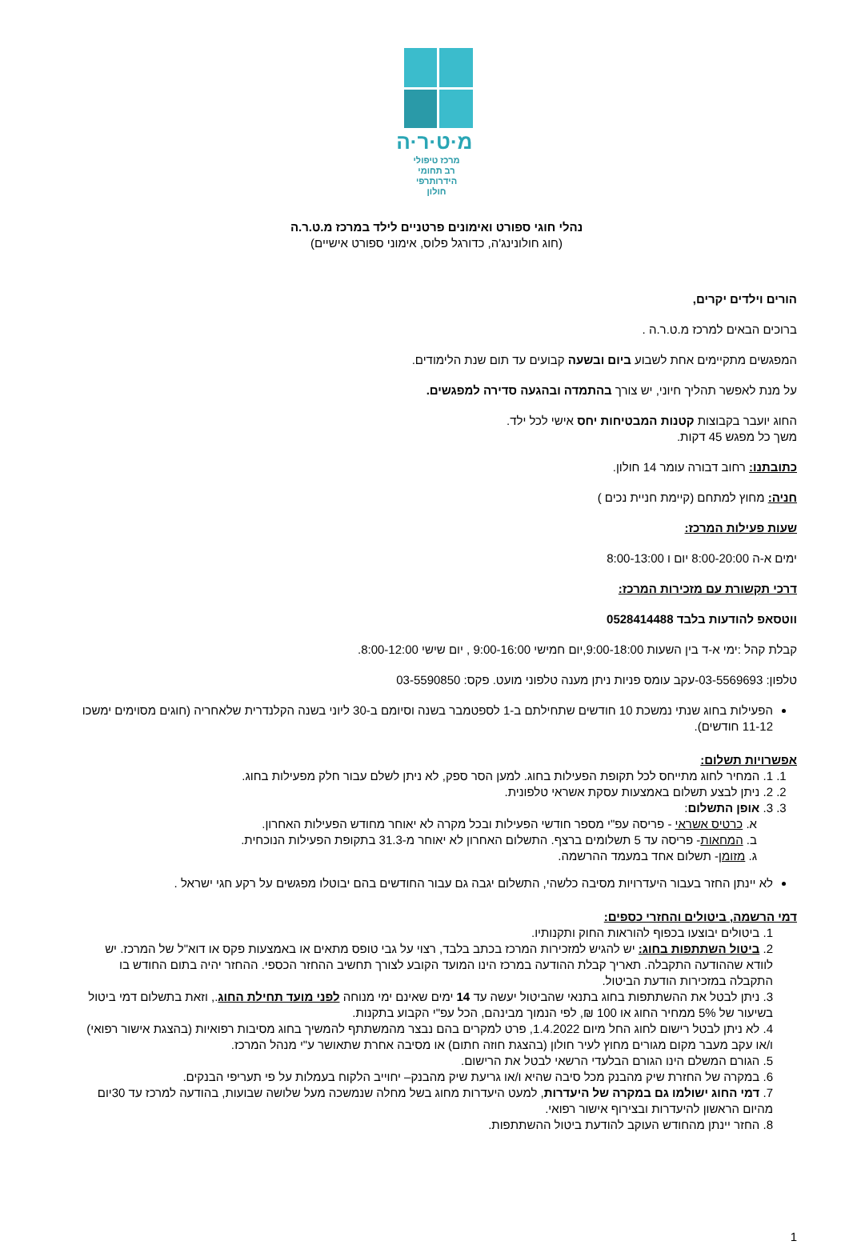מ·ט·ר·ה
מרכז טיפולי
רב תחומי הידרותרפי
חולון
נהלי חוגי ספורט ואימונים פרטניים לילד במרכז מ.ט.ר.ה
(חוג חולונינג'ה, כדורגל פלוס, אימוני ספורט אישיים)
הורים וילדים יקרים,
ברוכים הבאים למרכז מ.ט.ר.ה .
המפגשים מתקיימים אחת לשבוע ביום ובשעה קבועים עד תום שנת הלימודים.
על מנת לאפשר תהליך חיוני, יש צורך בהתמדה ובהגעה סדירה למפגשים.
החוג יועבר בקבוצות קטנות המבטיחות יחס אישי לכל ילד.
משך כל מפגש 45 דקות.
כתובתנו: רחוב דבורה עומר 14 חולון.
חניה: מחוץ למתחם (קיימת חניית נכים )
שעות פעילות המרכז:
ימים א-ה 8:00-20:00 יום ו 8:00-13:00
דרכי תקשורת עם מזכירות המרכז:
ווטסאפ להודעות בלבד 0528414488
קבלת קהל :ימי א-ד בין השעות 9:00-18:00,יום חמישי 9:00-16:00 , יום שישי 8:00-12:00.
טלפון: 03-5569693-עקב עומס פניות ניתן מענה טלפוני מועט. פקס: 03-5590850
הפעילות בחוג שנתי נמשכת 10 חודשים שתחילתם ב-1 לספטמבר בשנה וסיומם ב-30 ליוני בשנה הקלנדרית שלאחריה (חוגים מסוימים ימשכו 11-12 חודשים).
אפשרויות תשלום:
1. 1. המחיר לחוג מתייחס לכל תקופת הפעילות בחוג. למען הסר ספק, לא ניתן לשלם עבור חלק מפעילות בחוג.
2. 2. ניתן לבצע תשלום באמצעות עסקת אשראי טלפונית.
3. 3. אופן התשלום:
א. כרטיס אשראי - פריסה עפ"י מספר חודשי הפעילות ובכל מקרה לא יאוחר מחודש הפעילות האחרון.
ב. המחאות- פריסה עד 5 תשלומים ברצף. התשלום האחרון לא יאוחר מ-31.3 בתקופת הפעילות הנוכחית.
ג. מזומן- תשלום אחד במעמד ההרשמה.
לא יינתן החזר בעבור היעדרויות מסיבה כלשהי, התשלום יגבה גם עבור החודשים בהם יבוטלו מפגשים על רקע חגי ישראל .
דמי הרשמה, ביטולים והחזרי כספים:
1. ביטולים יבוצעו בכפוף להוראות החוק ותקנותיו.
2. ביטול השתתפות בחוג: יש להגיש למזכירות המרכז בכתב בלבד, רצוי על גבי טופס מתאים או באמצעות פקס או דוא"ל של המרכז. יש לוודא שההודעה התקבלה. תאריך קבלת ההודעה במרכז הינו המועד הקובע לצורך תחשיב ההחזר הכספי. ההחזר יהיה בתום החודש בו התקבלה במזכירות הודעת הביטול.
3. ניתן לבטל את ההשתתפות בחוג בתנאי שהביטול יעשה עד 14 ימים שאינם ימי מנוחה לפני מועד תחילת החוג., וזאת בתשלום דמי ביטול בשיעור של 5% ממחיר החוג או 100 ₪, לפי הנמוך מבינהם, הכל עפ"י הקבוע בתקנות.
4. לא ניתן לבטל רישום לחוג החל מיום 1.4.2022, פרט למקרים בהם נבצר מהמשתתף להמשיך בחוג מסיבות רפואיות (בהצגת אישור רפואי) ו/או עקב מעבר מקום מגורים מחוץ לעיר חולון (בהצגת חוזה חתום) או מסיבה אחרת שתאושר ע"י מנהל המרכז.
5. הגורם המשלם הינו הגורם הבלעדי הרשאי לבטל את הרישום.
6. במקרה של החזרת שיק מהבנק מכל סיבה שהיא ו/או גריעת שיק מהבנק– יחוייב הלקוח בעמלות על פי תעריפי הבנקים.
7. דמי החוג ישולמו גם במקרה של היעדרות, למעט היעדרות מחוג בשל מחלה שנמשכה מעל שלושה שבועות, בהודעה למרכז עד 30יום מהיום הראשון להיעדרות ובצירוף אישור רפואי.
8. החזר יינתן מהחודש העוקב להודעת ביטול ההשתתפות.
1